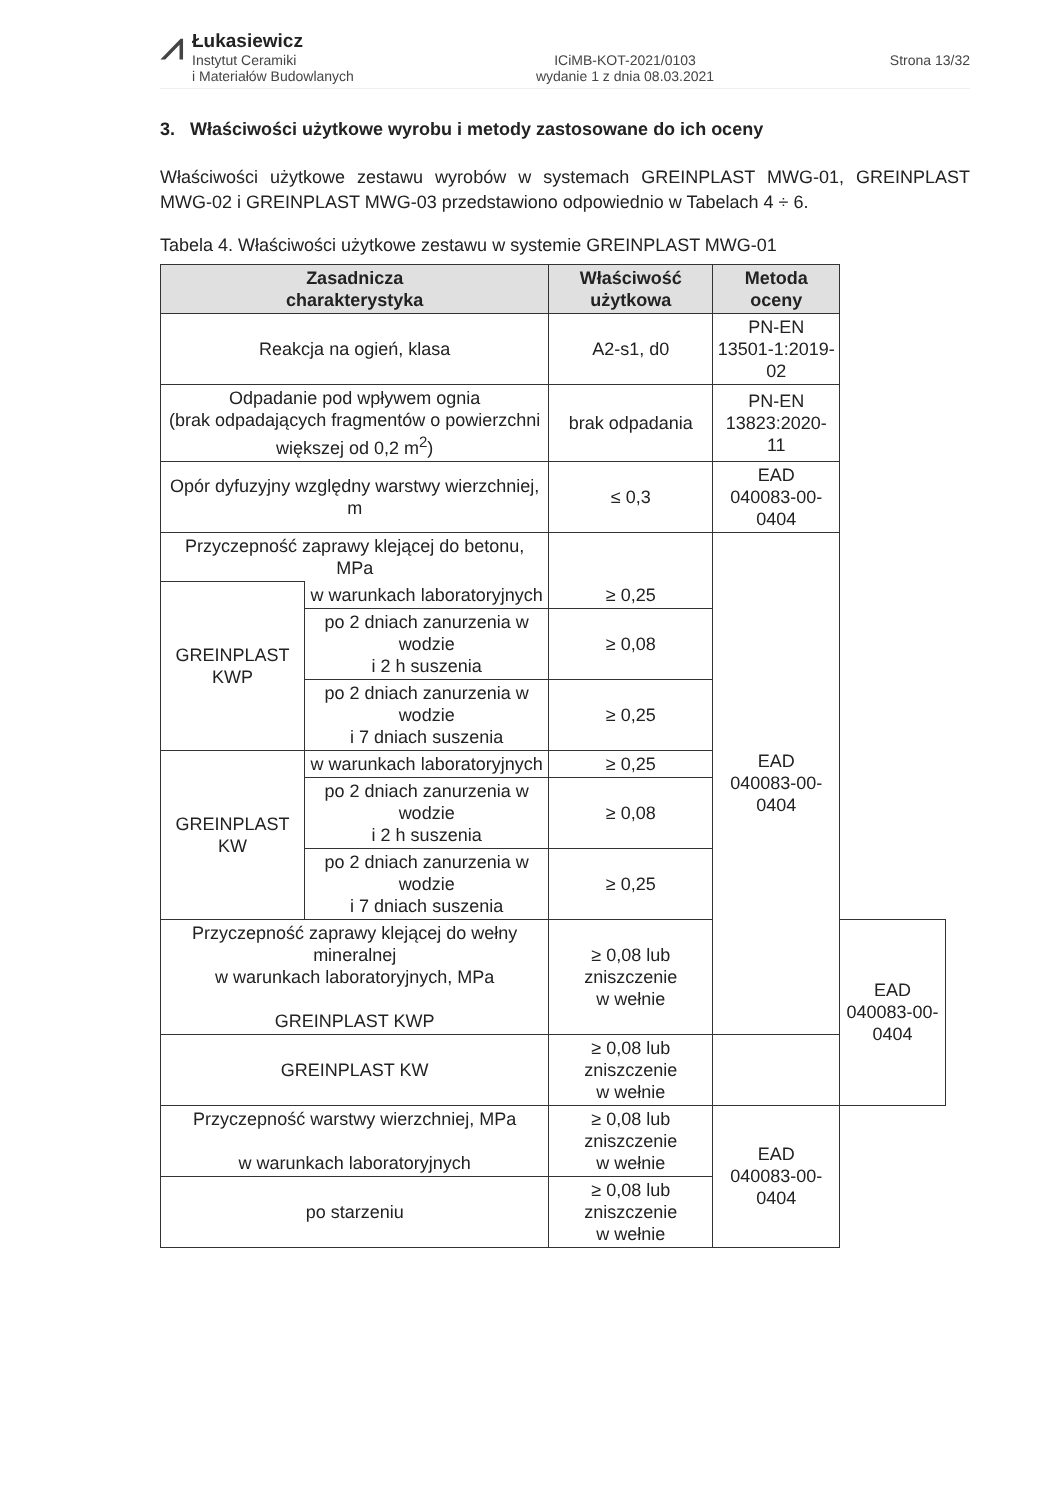⩘
Łukasiewicz
Instytut Ceramiki
i Materiałów Budowlanych
ICiMB-KOT-2021/0103
wydanie 1 z dnia 08.03.2021
Strona 13/32
3. Właściwości użytkowe wyrobu i metody zastosowane do ich oceny
Właściwości użytkowe zestawu wyrobów w systemach GREINPLAST MWG-01, GREINPLAST MWG-02 i GREINPLAST MWG-03 przedstawiono odpowiednio w Tabelach 4 ÷ 6.
Tabela 4. Właściwości użytkowe zestawu w systemie GREINPLAST MWG-01
| Zasadnicza charakterystyka | | Właściwość użytkowa | Metoda oceny | |
| --- | --- | --- | --- | --- |
| Reakcja na ogień, klasa | | A2-s1, d0 | PN-EN 13501-1:2019-02 | |
| Odpadanie pod wpływem ognia (brak odpadających fragmentów o powierzchni większej od 0,2 m<sup>2</sup>) | | brak odpadania | PN-EN 13823:2020-11 | |
| Opór dyfuzyjny względny warstwy wierzchniej, m | | ≤ 0,3 | EAD 040083-00-0404 | |
| Przyczepność zaprawy klejącej do betonu, MPa | | | EAD 040083-00-0404 | |
| GREINPLAST KWP | w warunkach laboratoryjnych | ≥ 0,25 | | |
| | po 2 dniach zanurzenia w wodzie i 2 h suszenia | ≥ 0,08 | | |
| | po 2 dniach zanurzenia w wodzie i 7 dniach suszenia | ≥ 0,25 | | |
| GREINPLAST KW | w warunkach laboratoryjnych | ≥ 0,25 | | |
| | po 2 dniach zanurzenia w wodzie i 2 h suszenia | ≥ 0,08 | | |
| | po 2 dniach zanurzenia w wodzie i 7 dniach suszenia | ≥ 0,25 | | |
| Przyczepność zaprawy klejącej do wełny mineralnej w warunkach laboratoryjnych, MPa GREINPLAST KWP | | ≥ 0,08 lub zniszczenie w wełnie | | EAD 040083-00-0404 |
| GREINPLAST KW | | ≥ 0,08 lub zniszczenie w wełnie | | |
| Przyczepność warstwy wierzchniej, MPa w warunkach laboratoryjnych | | ≥ 0,08 lub zniszczenie w wełnie | EAD 040083-00-0404 | |
| po starzeniu | | ≥ 0,08 lub zniszczenie w wełnie | | |